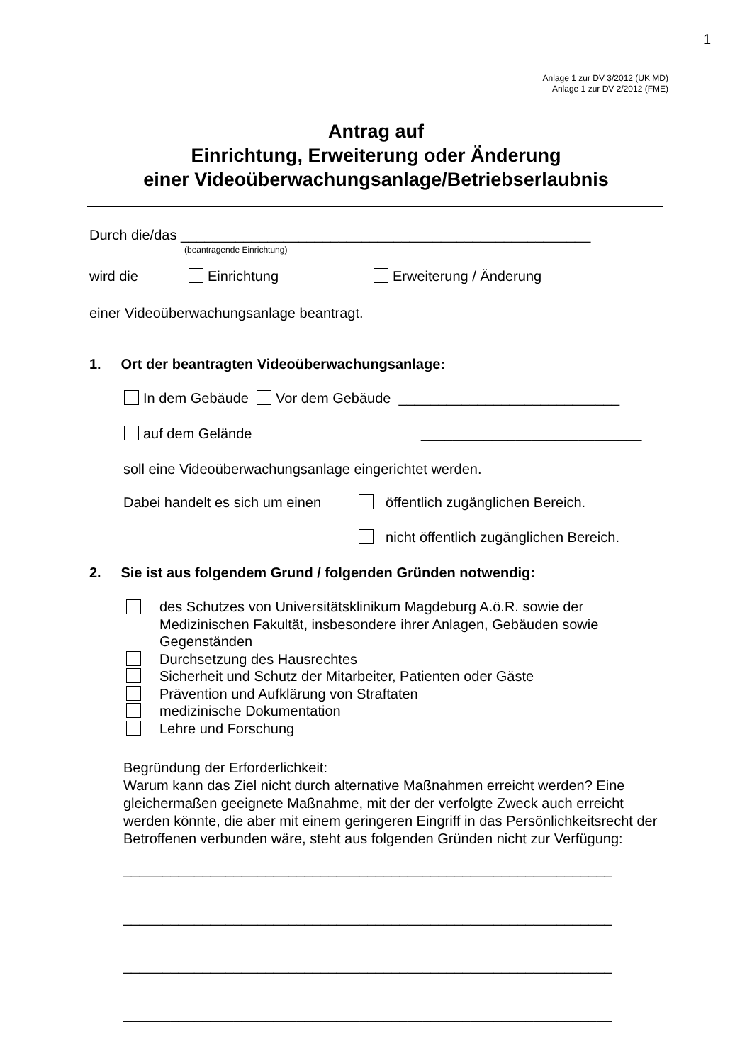1
Anlage 1 zur DV 3/2012 (UK MD)
Anlage 1 zur DV 2/2012 (FME)
Antrag auf
Einrichtung, Erweiterung oder Änderung
einer Videoüberwachungsanlage/Betriebserlaubnis
Durch die/das ____________________________________________________
(beantragende Einrichtung)
wird die Einrichtung Erweiterung / Änderung
einer Videoüberwachungsanlage beantragt.
1. Ort der beantragten Videoüberwachungsanlage:
In dem Gebäude Vor dem Gebäude ____________________________
auf dem Gelände ____________________________
soll eine Videoüberwachungsanlage eingerichtet werden.
Dabei handelt es sich um einen öffentlich zugänglichen Bereich.
nicht öffentlich zugänglichen Bereich.
2. Sie ist aus folgendem Grund / folgenden Gründen notwendig:
des Schutzes von Universitätsklinikum Magdeburg A.ö.R. sowie der Medizinischen Fakultät, insbesondere ihrer Anlagen, Gebäuden sowie Gegenständen
Durchsetzung des Hausrechtes
Sicherheit und Schutz der Mitarbeiter, Patienten oder Gäste
Prävention und Aufklärung von Straftaten
medizinische Dokumentation
Lehre und Forschung
Begründung der Erforderlichkeit:
Warum kann das Ziel nicht durch alternative Maßnahmen erreicht werden? Eine gleichermaßen geeignete Maßnahme, mit der der verfolgte Zweck auch erreicht werden könnte, die aber mit einem geringeren Eingriff in das Persönlichkeitsrecht der Betroffenen verbunden wäre, steht aus folgenden Gründen nicht zur Verfügung:
______________________________________________________________
______________________________________________________________
______________________________________________________________
______________________________________________________________